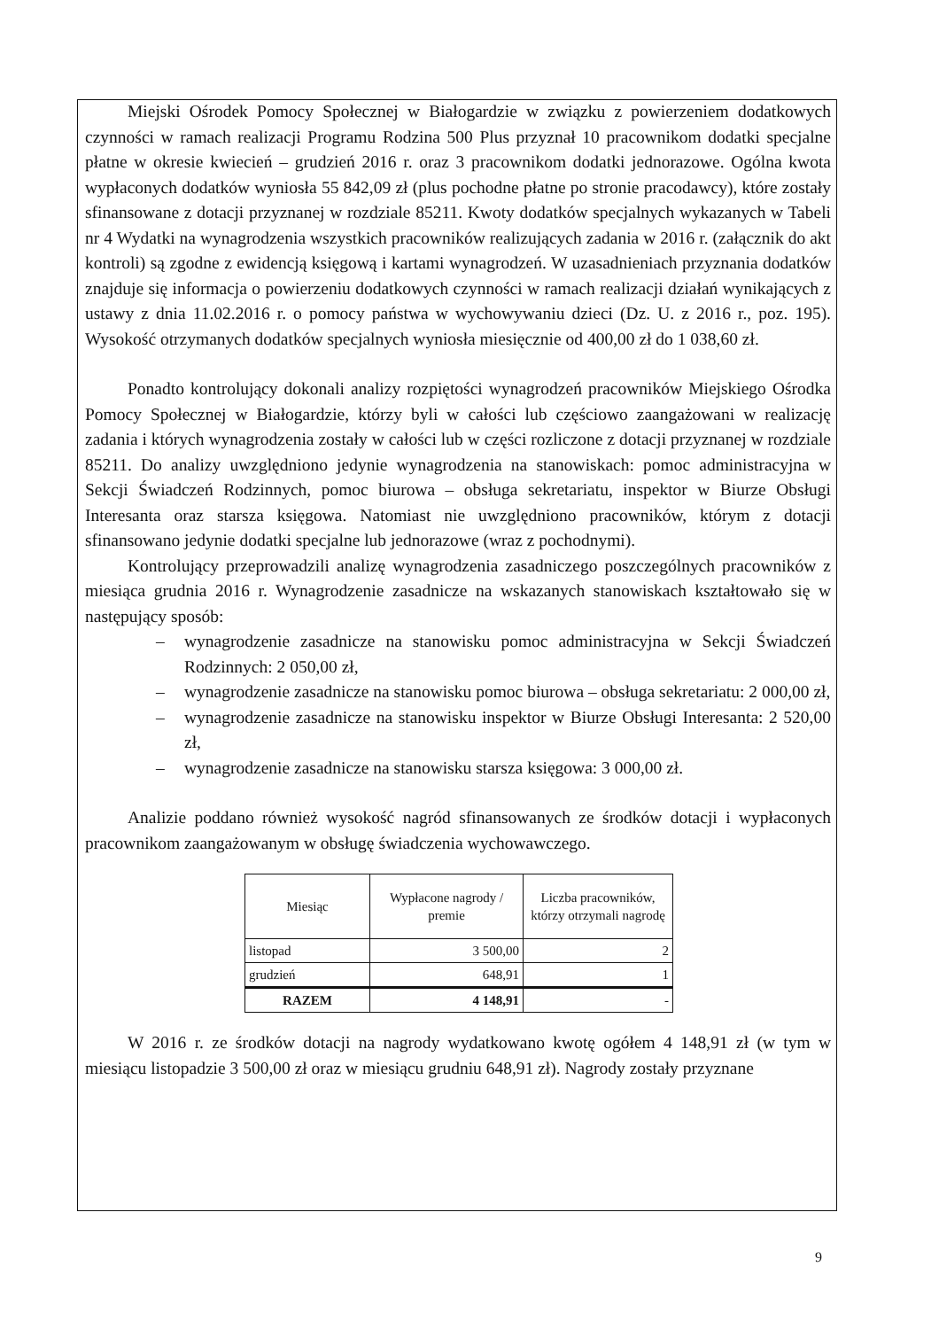Miejski Ośrodek Pomocy Społecznej w Białogardzie w związku z powierzeniem dodatkowych czynności w ramach realizacji Programu Rodzina 500 Plus przyznał 10 pracownikom dodatki specjalne płatne w okresie kwiecień – grudzień 2016 r. oraz 3 pracownikom dodatki jednorazowe. Ogólna kwota wypłaconych dodatków wyniosła 55 842,09 zł (plus pochodne płatne po stronie pracodawcy), które zostały sfinansowane z dotacji przyznanej w rozdziale 85211. Kwoty dodatków specjalnych wykazanych w Tabeli nr 4 Wydatki na wynagrodzenia wszystkich pracowników realizujących zadania w 2016 r. (załącznik do akt kontroli) są zgodne z ewidencją księgową i kartami wynagrodzeń. W uzasadnieniach przyznania dodatków znajduje się informacja o powierzeniu dodatkowych czynności w ramach realizacji działań wynikających z ustawy z dnia 11.02.2016 r. o pomocy państwa w wychowywaniu dzieci (Dz. U. z 2016 r., poz. 195). Wysokość otrzymanych dodatków specjalnych wyniosła miesięcznie od 400,00 zł do 1 038,60 zł.
Ponadto kontrolujący dokonali analizy rozpiętości wynagrodzeń pracowników Miejskiego Ośrodka Pomocy Społecznej w Białogardzie, którzy byli w całości lub częściowo zaangażowani w realizację zadania i których wynagrodzenia zostały w całości lub w części rozliczone z dotacji przyznanej w rozdziale 85211. Do analizy uwzględniono jedynie wynagrodzenia na stanowiskach: pomoc administracyjna w Sekcji Świadczeń Rodzinnych, pomoc biurowa – obsługa sekretariatu, inspektor w Biurze Obsługi Interesanta oraz starsza księgowa. Natomiast nie uwzględniono pracowników, którym z dotacji sfinansowano jedynie dodatki specjalne lub jednorazowe (wraz z pochodnymi).
Kontrolujący przeprowadzili analizę wynagrodzenia zasadniczego poszczególnych pracowników z miesiąca grudnia 2016 r. Wynagrodzenie zasadnicze na wskazanych stanowiskach kształtowało się w następujący sposób:
– wynagrodzenie zasadnicze na stanowisku pomoc administracyjna w Sekcji Świadczeń Rodzinnych: 2 050,00 zł,
– wynagrodzenie zasadnicze na stanowisku pomoc biurowa – obsługa sekretariatu: 2 000,00 zł,
– wynagrodzenie zasadnicze na stanowisku inspektor w Biurze Obsługi Interesanta: 2 520,00 zł,
– wynagrodzenie zasadnicze na stanowisku starsza księgowa: 3 000,00 zł.
Analizie poddano również wysokość nagród sfinansowanych ze środków dotacji i wypłaconych pracownikom zaangażowanym w obsługę świadczenia wychowawczego.
| Miesiąc | Wypłacone nagrody / premie | Liczba pracowników, którzy otrzymali nagrodę |
| --- | --- | --- |
| listopad | 3 500,00 | 2 |
| grudzień | 648,91 | 1 |
| RAZEM | 4 148,91 | - |
W 2016 r. ze środków dotacji na nagrody wydatkowano kwotę ogółem 4 148,91 zł (w tym w miesiącu listopadzie 3 500,00 zł oraz w miesiącu grudniu 648,91 zł). Nagrody zostały przyznane
9